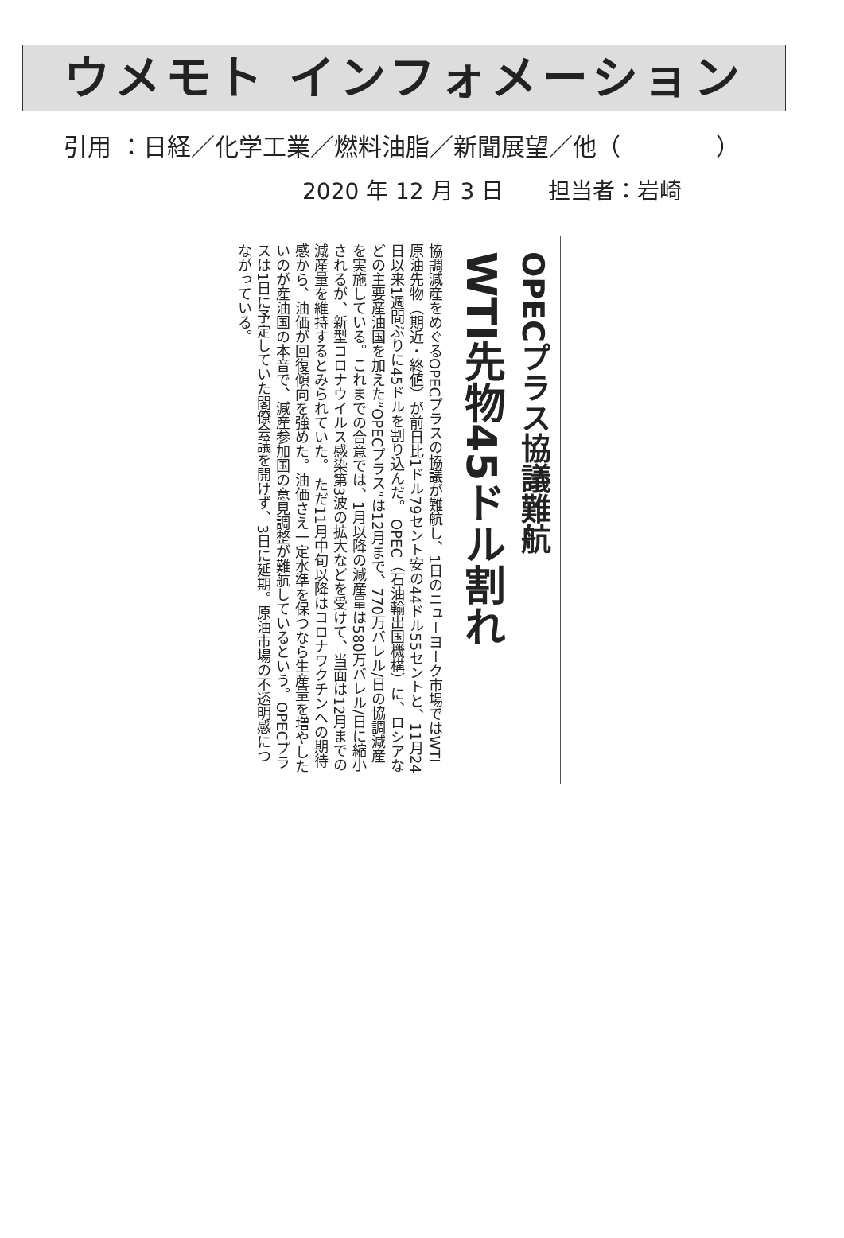ウメモト インフォメーション
引用 ：日経／化学工業／燃料油脂／新聞展望／他（　　　　）
2020 年 12 月 3 日　　担当者：岩崎
OPECプラス協議難航
WTI先物45ドル割れ
協調減産をめぐるOPECプラスの協議が難航し、1日のニューヨーク市場ではWTI原油先物（期近・終値）が前日比1ドル79セント安の44ドル55セントと、11月24日以来1週間ぶりに45ドルを割り込んだ。 OPEC（石油輸出国機構）に、ロシアなどの主要産油国を加えた“OPECプラス”は12月まで、770万バレル/日の協調減産を実施している。これまでの合意では、1月以降の減産量は580万バレル/日に縮小されるが、新型コロナウイルス感染第3波の拡大などを受けて、当面は12月までの減産量を維持するとみられていた。 ただ11月中旬以降はコロナワクチンへの期待感から、油価が回復傾向を強めた。油価さえ一定水準を保つなら生産量を増やしたいのが産油国の本音で、減産参加国の意見調整が難航しているという。OPECプラスは1日に予定していた閣僚会議を開けず、3日に延期。原油市場の不透明感につながっている。